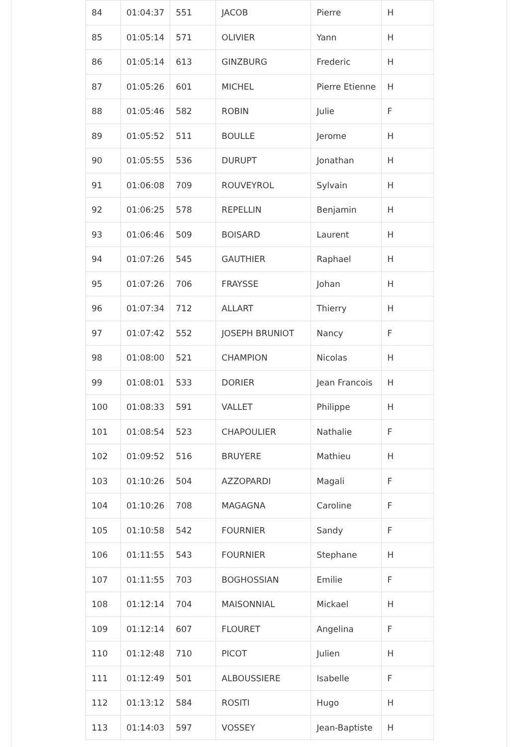| 84 | 01:04:37 | 551 | JACOB | Pierre | H |
| 85 | 01:05:14 | 571 | OLIVIER | Yann | H |
| 86 | 01:05:14 | 613 | GINZBURG | Frederic | H |
| 87 | 01:05:26 | 601 | MICHEL | Pierre Etienne | H |
| 88 | 01:05:46 | 582 | ROBIN | Julie | F |
| 89 | 01:05:52 | 511 | BOULLE | Jerome | H |
| 90 | 01:05:55 | 536 | DURUPT | Jonathan | H |
| 91 | 01:06:08 | 709 | ROUVEYROL | Sylvain | H |
| 92 | 01:06:25 | 578 | REPELLIN | Benjamin | H |
| 93 | 01:06:46 | 509 | BOISARD | Laurent | H |
| 94 | 01:07:26 | 545 | GAUTHIER | Raphael | H |
| 95 | 01:07:26 | 706 | FRAYSSE | Johan | H |
| 96 | 01:07:34 | 712 | ALLART | Thierry | H |
| 97 | 01:07:42 | 552 | JOSEPH BRUNIOT | Nancy | F |
| 98 | 01:08:00 | 521 | CHAMPION | Nicolas | H |
| 99 | 01:08:01 | 533 | DORIER | Jean Francois | H |
| 100 | 01:08:33 | 591 | VALLET | Philippe | H |
| 101 | 01:08:54 | 523 | CHAPOULIER | Nathalie | F |
| 102 | 01:09:52 | 516 | BRUYERE | Mathieu | H |
| 103 | 01:10:26 | 504 | AZZOPARDI | Magali | F |
| 104 | 01:10:26 | 708 | MAGAGNA | Caroline | F |
| 105 | 01:10:58 | 542 | FOURNIER | Sandy | F |
| 106 | 01:11:55 | 543 | FOURNIER | Stephane | H |
| 107 | 01:11:55 | 703 | BOGHOSSIAN | Emilie | F |
| 108 | 01:12:14 | 704 | MAISONNIAL | Mickael | H |
| 109 | 01:12:14 | 607 | FLOURET | Angelina | F |
| 110 | 01:12:48 | 710 | PICOT | Julien | H |
| 111 | 01:12:49 | 501 | ALBOUSSIERE | Isabelle | F |
| 112 | 01:13:12 | 584 | ROSITI | Hugo | H |
| 113 | 01:14:03 | 597 | VOSSEY | Jean-Baptiste | H |